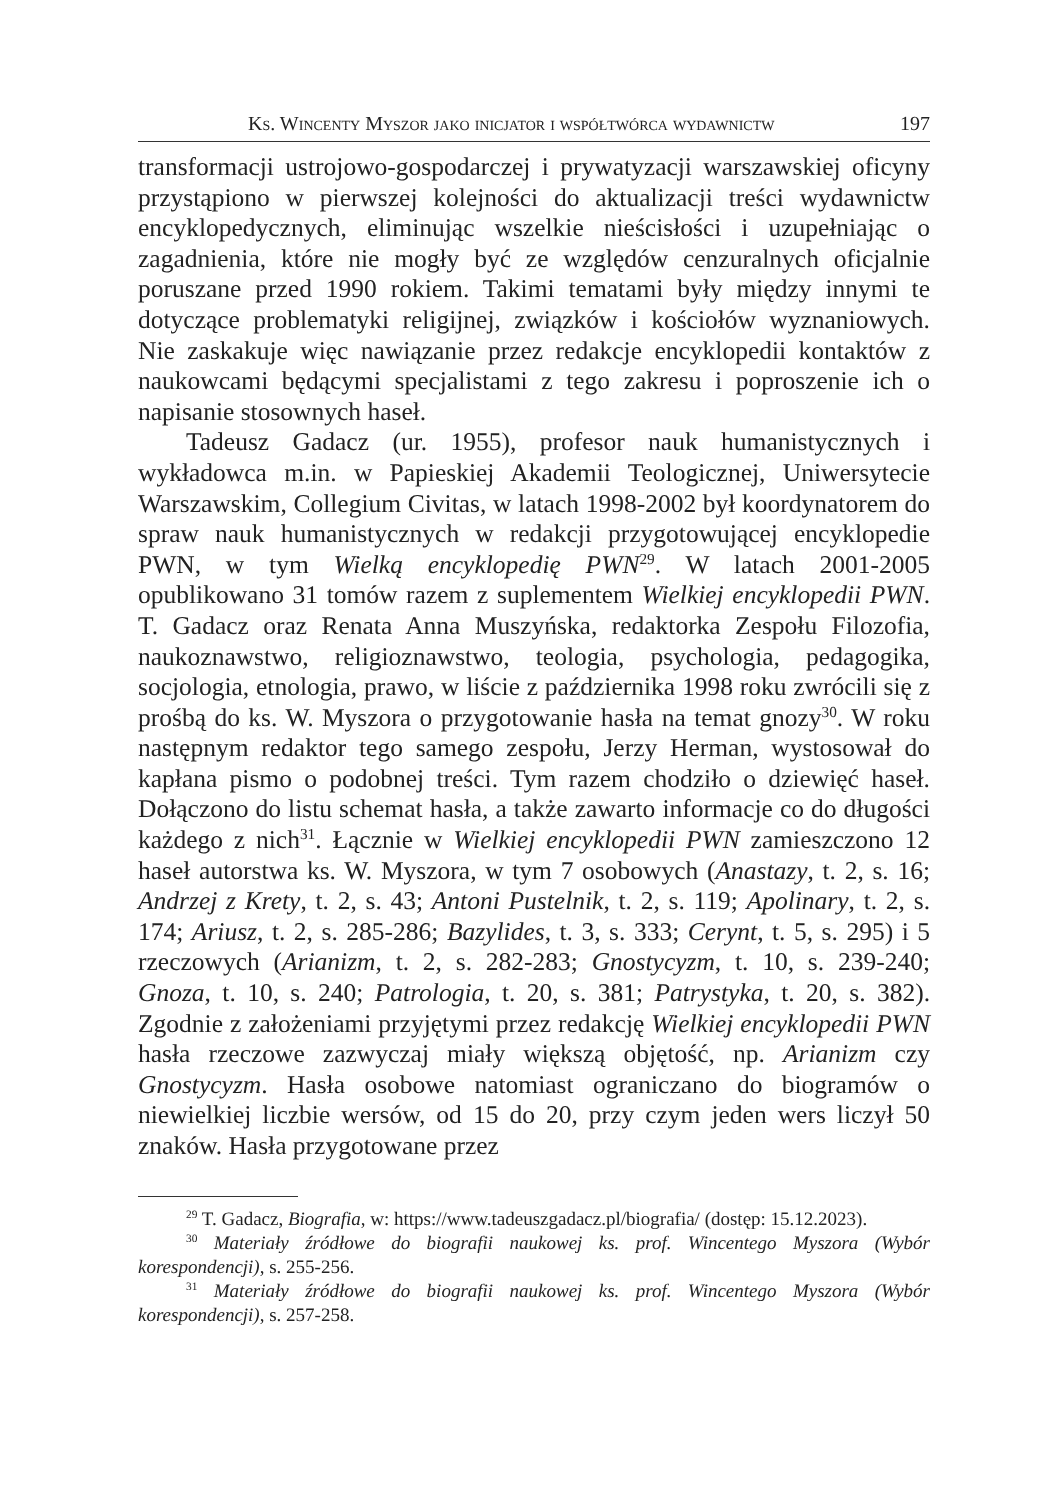Ks. Wincenty Myszor jako inicjator i współtwórca wydawnictw 197
transformacji ustrojowo-gospodarczej i prywatyzacji warszawskiej oficyny przystąpiono w pierwszej kolejności do aktualizacji treści wydawnictw encyklopedycznych, eliminując wszelkie nieścisłości i uzupełniając o zagadnienia, które nie mogły być ze względów cenzuralnych oficjalnie poruszane przed 1990 rokiem. Takimi tematami były między innymi te dotyczące problematyki religijnej, związków i kościołów wyznaniowych. Nie zaskakuje więc nawiązanie przez redakcje encyklopedii kontaktów z naukowcami będącymi specjalistami z tego zakresu i poproszenie ich o napisanie stosownych haseł.
Tadeusz Gadacz (ur. 1955), profesor nauk humanistycznych i wykładowca m.in. w Papieskiej Akademii Teologicznej, Uniwersytecie Warszawskim, Collegium Civitas, w latach 1998-2002 był koordynatorem do spraw nauk humanistycznych w redakcji przygotowującej encyklopedie PWN, w tym Wielką encyklopedię PWN<sup>29</sup>. W latach 2001-2005 opublikowano 31 tomów razem z suplementem Wielkiej encyklopedii PWN. T. Gadacz oraz Renata Anna Muszyńska, redaktorka Zespołu Filozofia, naukoznawstwo, religioznawstwo, teologia, psychologia, pedagogika, socjologia, etnologia, prawo, w liście z października 1998 roku zwrócili się z prośbą do ks. W. Myszora o przygotowanie hasła na temat gnozy<sup>30</sup>. W roku następnym redaktor tego samego zespołu, Jerzy Herman, wystosował do kapłana pismo o podobnej treści. Tym razem chodziło o dziewięć haseł. Dołączono do listu schemat hasła, a także zawarto informacje co do długości każdego z nich<sup>31</sup>. Łącznie w Wielkiej encyklopedii PWN zamieszczono 12 haseł autorstwa ks. W. Myszora, w tym 7 osobowych (Anastazy, t. 2, s. 16; Andrzej z Krety, t. 2, s. 43; Antoni Pustelnik, t. 2, s. 119; Apolinary, t. 2, s. 174; Ariusz, t. 2, s. 285-286; Bazylides, t. 3, s. 333; Cerynt, t. 5, s. 295) i 5 rzeczowych (Arianizm, t. 2, s. 282-283; Gnostycyzm, t. 10, s. 239-240; Gnoza, t. 10, s. 240; Patrologia, t. 20, s. 381; Patrystyka, t. 20, s. 382). Zgodnie z założeniami przyjętymi przez redakcję Wielkiej encyklopedii PWN hasła rzeczowe zazwyczaj miały większą objętość, np. Arianizm czy Gnostycyzm. Hasła osobowe natomiast ograniczano do biogramów o niewielkiej liczbie wersów, od 15 do 20, przy czym jeden wers liczył 50 znaków. Hasła przygotowane przez
<sup>29</sup> T. Gadacz, Biografia, w: https://www.tadeuszgadacz.pl/biografia/ (dostęp: 15.12.2023).
<sup>30</sup> Materiały źródłowe do biografii naukowej ks. prof. Wincentego Myszora (Wybór korespondencji), s. 255-256.
<sup>31</sup> Materiały źródłowe do biografii naukowej ks. prof. Wincentego Myszora (Wybór korespondencji), s. 257-258.